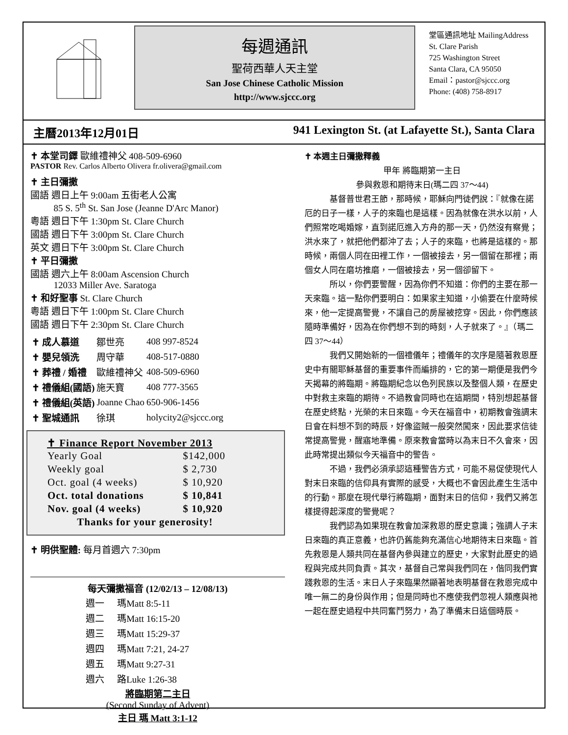每週通訊
聖荷西華人天主堂
San Jose Chinese Catholic Mission
http://www.sjccc.org
堂區通訊地址 MailingAddress
St. Clare Parish
725 Washington Street
Santa Clara, CA 95050
Email：pastor@sjccc.org
Phone: (408) 758-8917
主曆2013年12月01日 941 Lexington St. (at Lafayette St.), Santa Clara
✝ 本堂司鐸 歐維禮神父 408-509-6960
PASTOR Rev. Carlos Alberto Olivera fr.olivera@gmail.com
✝ 主日彌撒
國語 週日上午 9:00am 五街老人公寓
   85 S. 5<sup>th</sup> St. San Jose (Jeanne D'Arc Manor)
粵語 週日下午 1:30pm St. Clare Church
國語 週日下午 3:00pm St. Clare Church
英文 週日下午 3:00pm St. Clare Church
✝ 平日彌撒
國語 週六上午 8:00am Ascension Church
   12033 Miller Ave. Saratoga
✝ 和好聖事 St. Clare Church
粵語 週日下午 1:00pm St. Clare Church
國語 週日下午 2:30pm St. Clare Church
| ✝ 成人慕道 | 鄒世亮 | 408 997-8524 |
| ✝ 嬰兒領洗 | 周守華 | 408-517-0880 |
| ✝ 葬禮 / 婚禮 | 歐維禮神父 | 408-509-6960 |
| ✝ 禮儀組(國語) | 施天寶 | 408 777-3565 |
| ✝ 禮儀組(英語) | Joanne Chao | 650-906-1456 |
| ✝ 聖城通訊 | 徐琪 | holycity2@sjccc.org |
✝ Finance Report November 2013
| Yearly Goal | $142,000 |
| Weekly goal | $ 2,730 |
| Oct. goal (4 weeks) | $ 10,920 |
| Oct. total donations | $ 10,841 |
| Nov. goal (4 weeks) | $ 10,920 |
| Thanks for your generosity! | |
✝ 明供聖體: 每月首週六 7:30pm
每天彌撒福音 (12/02/13 – 12/08/13)
| 週一 | 瑪Matt 8:5-11 |
| 週二 | 瑪Matt 16:15-20 |
| 週三 | 瑪Matt 15:29-37 |
| 週四 | 瑪Matt 7:21, 24-27 |
| 週五 | 瑪Matt 9:27-31 |
| 週六 | 路Luke 1:26-38 |
將臨期第二主日
(Second Sunday of Advent)
主日 瑪 Matt 3:1-12
✝ 本週主日彌撒釋義
甲年 將臨期第一主日
參與救恩和期待末日(瑪二四 37～44)
基督普世君王節，那時候，耶穌向門徒們說：『就像在諾厄的日子一樣，人子的來臨也是這樣。因為就像在洪水以前，人們照常吃喝婚嫁，直到諾厄進入方舟的那一天，仍然沒有察覺；洪水來了，就把他們都沖了去；人子的來臨，也將是這樣的。那時候，兩個人同在田裡工作，一個被接去，另一個留在那裡；兩個女人同在磨坊推磨，一個被接去，另一個卻留下。
所以，你們要警醒，因為你們不知道：你們的主要在那一天來臨。這一點你們要明白：如果家主知道，小偷要在什麼時候來，他一定提高警覺，不讓自己的房屋被挖穿。因此，你們應該隨時準備好，因為在你們想不到的時刻，人子就來了。』（瑪二四 37～44）
我們又開始新的一個禮儀年；禮儀年的次序是隨著救恩歷史中有關耶穌基督的重要事件而編排的，它的第一期便是我們今天揭幕的將臨期。將臨期紀念以色列民族以及整個人類，在歷史中對救主來臨的期待。不過教會同時也在這期間，特別想起基督在歷史終點，光榮的末日來臨。今天在福音中，初期教會強調末日會在料想不到的時辰，好像盜賊一般突然闖來，因此要求信徒常提高警覺，醒寤地準備。原來教會當時以為末日不久會來，因此時常提出類似今天福音中的警告。
不過，我們必須承認這種警告方式，可能不易促使現代人對末日來臨的信仰具有實際的感受，大概也不會因此產生生活中的行動。那麼在現代舉行將臨期，面對末日的信仰，我們又將怎樣提得起深度的警覺呢？
我們認為如果現在教會加深救恩的歷史意識；強調人子末日來臨的真正意義，也許仍舊能夠充滿信心地期待末日來臨。首先救恩是人類共同在基督內參與建立的歷史，大家對此歷史的過程與完成共同負責。其次，基督自己常與我們同在，偕同我們實踐救恩的生活。末日人子來臨果然顯著地表明基督在救恩完成中唯一無二的身份與作用；但是同時也不應使我們忽視人類應與祂一起在歷史過程中共同奮鬥努力，為了準備末日這個時辰。